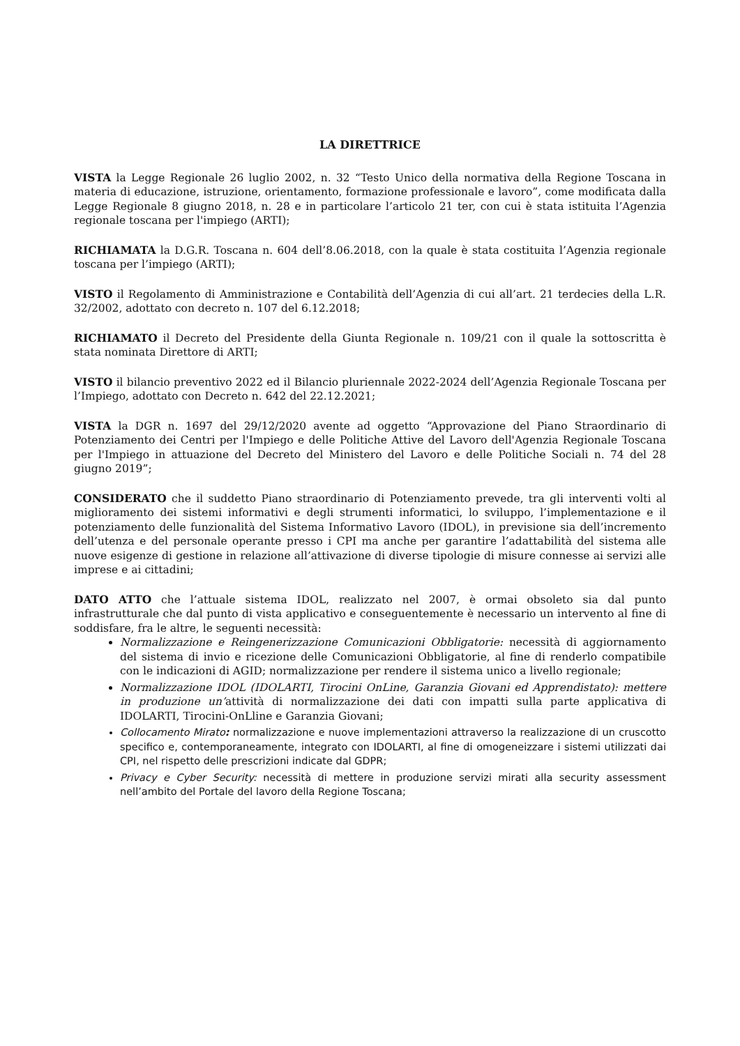LA DIRETTRICE
VISTA la Legge Regionale 26 luglio 2002, n. 32 “Testo Unico della normativa della Regione Toscana in materia di educazione, istruzione, orientamento, formazione professionale e lavoro”, come modificata dalla Legge Regionale 8 giugno 2018, n. 28 e in particolare l’articolo 21 ter, con cui è stata istituita l’Agenzia regionale toscana per l'impiego (ARTI);
RICHIAMATA la D.G.R. Toscana n. 604 dell’8.06.2018, con la quale è stata costituita l’Agenzia regionale toscana per l’impiego (ARTI);
VISTO il Regolamento di Amministrazione e Contabilità dell’Agenzia di cui all’art. 21 terdecies della L.R. 32/2002, adottato con decreto n. 107 del 6.12.2018;
RICHIAMATO il Decreto del Presidente della Giunta Regionale n. 109/21 con il quale la sottoscritta è stata nominata Direttore di ARTI;
VISTO il bilancio preventivo 2022 ed il Bilancio pluriennale 2022-2024 dell’Agenzia Regionale Toscana per l’Impiego, adottato con Decreto n. 642 del 22.12.2021;
VISTA la DGR n. 1697 del 29/12/2020 avente ad oggetto “Approvazione del Piano Straordinario di Potenziamento dei Centri per l'Impiego e delle Politiche Attive del Lavoro dell'Agenzia Regionale Toscana per l'Impiego in attuazione del Decreto del Ministero del Lavoro e delle Politiche Sociali n. 74 del 28 giugno 2019”;
CONSIDERATO che il suddetto Piano straordinario di Potenziamento prevede, tra gli interventi volti al miglioramento dei sistemi informativi e degli strumenti informatici, lo sviluppo, l’implementazione e il potenziamento delle funzionalità del Sistema Informativo Lavoro (IDOL), in previsione sia dell’incremento dell’utenza e del personale operante presso i CPI ma anche per garantire l’adattabilità del sistema alle nuove esigenze di gestione in relazione all’attivazione di diverse tipologie di misure connesse ai servizi alle imprese e ai cittadini;
DATO ATTO che l’attuale sistema IDOL, realizzato nel 2007, è ormai obsoleto sia dal punto infrastrutturale che dal punto di vista applicativo e conseguentemente è necessario un intervento al fine di soddisfare, fra le altre, le seguenti necessità:
Normalizzazione e Reingenerizzazione Comunicazioni Obbligatorie: necessità di aggiornamento del sistema di invio e ricezione delle Comunicazioni Obbligatorie, al fine di renderlo compatibile con le indicazioni di AGID; normalizzazione per rendere il sistema unico a livello regionale;
Normalizzazione IDOL (IDOLARTI, Tirocini OnLine, Garanzia Giovani ed Apprendistato): mettere in produzione un’attività di normalizzazione dei dati con impatti sulla parte applicativa di IDOLARTI, Tirocini-OnLline e Garanzia Giovani;
Collocamento Mirato: normalizzazione e nuove implementazioni attraverso la realizzazione di un cruscotto specifico e, contemporaneamente, integrato con IDOLARTI, al fine di omogeneizzare i sistemi utilizzati dai CPI, nel rispetto delle prescrizioni indicate dal GDPR;
Privacy e Cyber Security: necessità di mettere in produzione servizi mirati alla security assessment nell’ambito del Portale del lavoro della Regione Toscana;